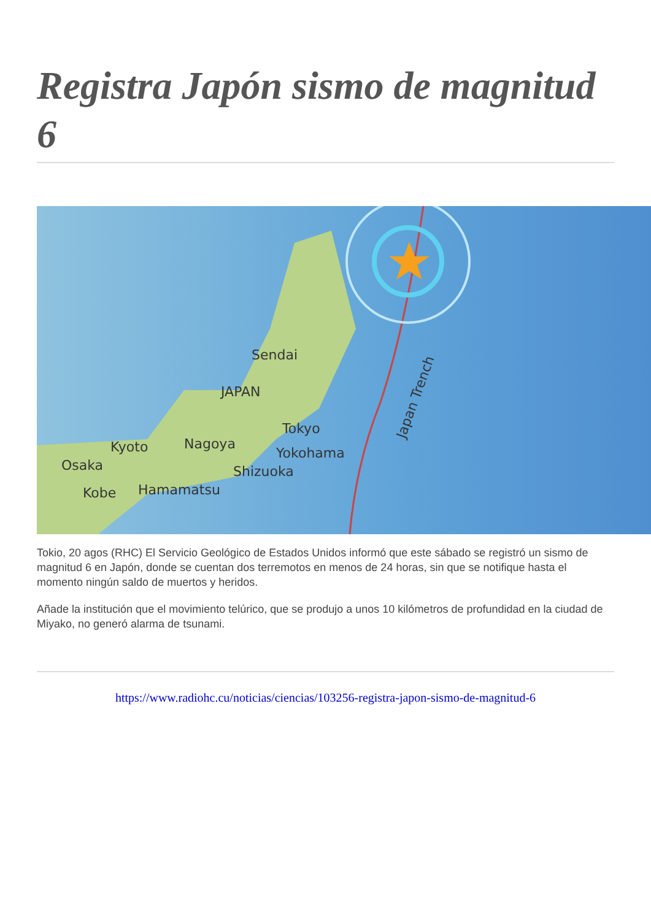Registra Japón sismo de magnitud 6
Sendai
JAPAN
Tokyo
Nagoya
Kyoto
Yokohama
Osaka
Shizuoka
Kobe
Hamamatsu
Japan Trench
Tokio, 20 agos (RHC) El Servicio Geológico de Estados Unidos informó que este sábado se registró un sismo de magnitud 6 en Japón, donde se cuentan dos terremotos en menos de 24 horas, sin que se notifique hasta el momento ningún saldo de muertos y heridos.
Añade la institución que el movimiento telúrico, que se produjo a unos 10 kilómetros de profundidad en la ciudad de Miyako, no generó alarma de tsunami.
https://www.radiohc.cu/noticias/ciencias/103256-registra-japon-sismo-de-magnitud-6